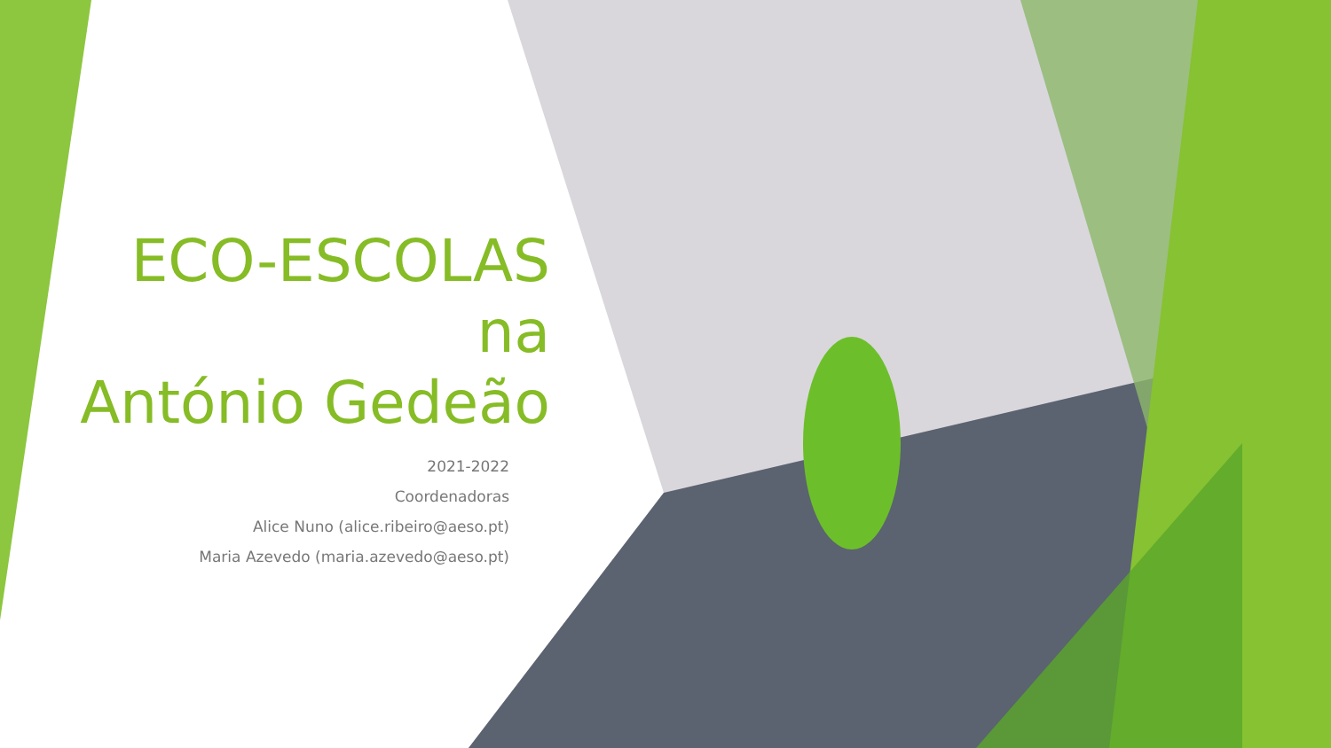ECO-ESCOLAS
na
António Gedeão
2021-2022
Coordenadoras
Alice Nuno (alice.ribeiro@aeso.pt)
Maria Azevedo (maria.azevedo@aeso.pt)